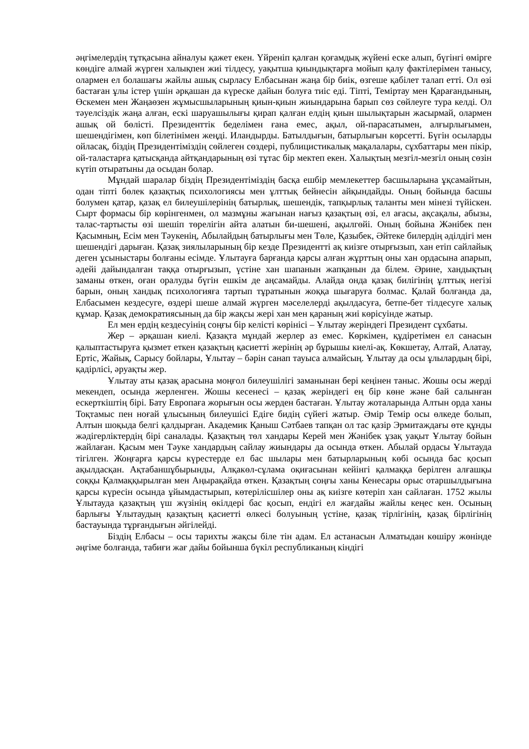әңгімелердің тұтқасына айналуы қажет екен. Үйреніп қалған қоғамдық жүйені еске алып, бүгінгі өмірге көндіге алмай жүрген халықпен жиі тілдесу, уақытша қиындықтарға мойып қалу фактілерімен танысу, олармен ел болашағы жайлы ашық сырласу Елбасынан жаңа бір биік, өзгеше қабілет талап етті. Ол өзі бастаған ұлы істер үшін әрқашан да күреске дайын болуға тиіс еді. Тіпті, Теміртау мен Қарағандының, Өскемен мен Жаңаөзен жұмысшыларының қиын-қиын жиындарына барып сөз сөйлеуге тура келді. Ол тәуелсіздік жаңа алған, ескі шаруашылығы қирап қалған елдің қиын шылықтарын жасырмай, олармен ашық ой бөлісті. Президенттік беделімен ғана емес, ақыл, ой-парасатымен, алғырлығымен, шешендігімен, көп білетінімен жеңді. Иландырды. Батылдығын, батырлығын көрсетті. Бүгін осыларды ойласақ, біздің Президентіміздің сөйлеген сөздері, публицистикалық мақалалары, сұхбаттары мен пікір, ой-таластарға қатысқанда айтқандарының өзі тұтас бір мектеп екен. Халықтың мезгіл-мезгіл оның сөзін күтіп отыратыны да осыдан болар.
Мұндай шаралар біздің Президентіміздің басқа ешбір мемлекеттер басшыларына ұқсамайтын, одан тіпті бөлек қазақтық психологиясы мен ұлттық бейнесін айқындайды. Оның бойында басшы болумен қатар, қазақ ел билеушілерінің батырлық, шешендік, тапқырлық таланты мен мінезі түйіскен. Сырт формасы бір көрінгенмен, ол мазмұны жағынан нағыз қазақтың өзі, ел ағасы, ақсақалы, абызы, талас-тартысты өзі шешіп төрелігін айта алатын би-шешені, ақылгөйі. Оның бойына Жәнібек пен Қасымның, Есім мен Тәукенің, Абылайдың батырлығы мен Төле, Қазыбек, Әйтеке билердің әділдігі мен шешендігі дарыған. Қазақ зиялыларының бір кезде Президентті ақ киізге отырғызып, хан етіп сайлайық деген ұсыныстары болғаны есімде. Ұлытауға барғанда қарсы алған жұрттың оны хан ордасына апарып, әдейі дайындалған таққа отырғызып, үстіне хан шапанын жапқанын да білем. Әрине, хандықтың заманы өткен, оған оралуды бүгін ешкім де аңсамайды. Алайда онда қазақ билігінің ұлттық негізі барын, оның хандық психологияға тартып тұратынын жоққа шығаруға болмас. Қалай болғанда да, Елбасымен кездесуге, өздері шеше алмай жүрген мәселелерді ақылдасуға, бетпе-бет тілдесуге халық құмар. Қазақ демократиясының да бір жақсы жері хан мен қараның жиі көрісуінде жатыр.
Ел мен ердің кездесуінің соңғы бір келісті көрінісі – Ұлытау жеріндегі Президент сұхбаты.
Жер – әрқашан киелі. Қазақта мұндай жерлер аз емес. Көркімен, құдіретімен ел санасын қалыптастыруға қызмет еткен қазақтың қасиетті жерінің әр бұрышы киелі-ақ. Көкшетау, Алтай, Алатау, Ертіс, Жайық, Сарысу бойлары, Ұлытау – бәрін санап тауыса алмайсың. Ұлытау да осы ұлылардың бірі, қадірлісі, әруақты жер.
Ұлытау аты қазақ арасына моңғол билеушілігі заманынан бері кеңінен таныс. Жошы осы жерді мекендеп, осында жерленген. Жошы кесенесі – қазақ жеріндегі ең бір көне және бай салынған ескерткіштің бірі. Бату Европаға жорығын осы жерден бастаған. Ұлытау жоталарында Алтын орда ханы Тоқтамыс пен ноғай ұлысының билеушісі Едігe бидің сүйегі жатыр. Әмір Темір осы өлкеде болып, Алтын шоқыда белгі қалдырған. Академик Қаныш Сәтбаев тапқан ол тас қазір Эрмитаждағы өте құнды жәдігерліктердің бірі саналады. Қазақтың төл хандары Керей мен Жәнібек ұзақ уақыт Ұлытау бойын жайлаған. Қасым мен Тәуке хандардың сайлау жиындары да осында өткен. Абылай ордасы Ұлытауда тігілген. Жоңғарға қарсы күрестерде ел бас шылары мен батырларының көбі осында бас қосып ақылдасқан. Ақтабаншұбырынды, Алқакөл-сұлама оқиғасынан кейінгі қалмаққа берілген алғашқы соққы Қалмаққырылған мен Аңырақайда өткен. Қазақтың соңғы ханы Кенесары орыс отаршылдығына қарсы күресін осында ұйымдастырып, көтерілісшілер оны ақ киізге көтеріп хан сайлаған. 1752 жылы Ұлытауда қазақтың үш жүзінің өкілдері бас қосып, ендігі ел жағдайы жайлы кеңес кен. Осының барлығы Ұлытаудың қазақтың қасиетті өлкесі болуының үстіне, қазақ тірлігінің, қазақ бірлігінің бастауында тұрғандығын әйгілейді.
Біздің Елбасы – осы тарихты жақсы біле тін адам. Ел астанасын Алматыдан көшіру жөнінде әңгіме болғанда, табиғи жағ дайы бойынша бүкіл республиканың кіндігі